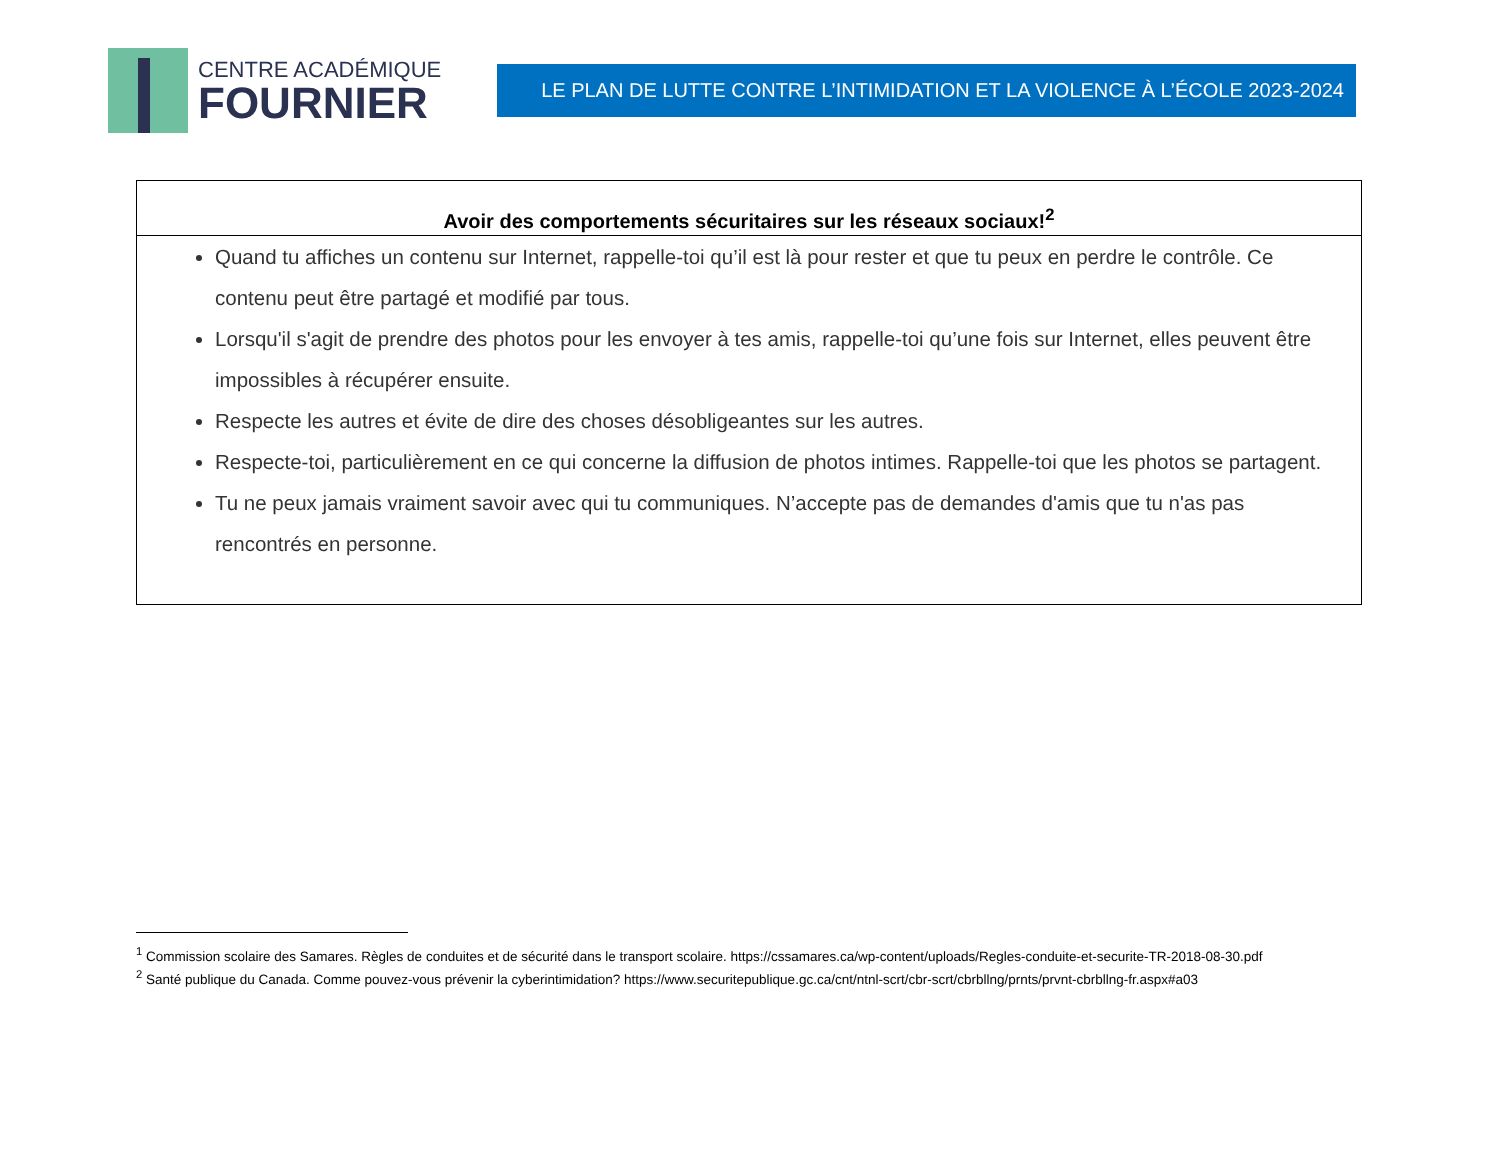CENTRE ACADÉMIQUE
FOURNIER
LE PLAN DE LUTTE CONTRE L’INTIMIDATION ET LA VIOLENCE À L’ÉCOLE 2023-2024
| Avoir des comportements sécuritaires sur les réseaux sociaux!<sup>2</sup> |
| --- |
| Quand tu affiches un contenu sur Internet, rappelle-toi qu’il est là pour rester et que tu peux en perdre le contrôle. Ce contenu peut être partagé et modifié par tous. Lorsqu'il s'agit de prendre des photos pour les envoyer à tes amis, rappelle-toi qu’une fois sur Internet, elles peuvent être impossibles à récupérer ensuite. Respecte les autres et évite de dire des choses désobligeantes sur les autres. Respecte-toi, particulièrement en ce qui concerne la diffusion de photos intimes. Rappelle-toi que les photos se partagent. Tu ne peux jamais vraiment savoir avec qui tu communiques. N’accepte pas de demandes d'amis que tu n'as pas rencontrés en personne. |
<sup>1</sup> Commission scolaire des Samares. Règles de conduites et de sécurité dans le transport scolaire. https://cssamares.ca/wp-content/uploads/Regles-conduite-et-securite-TR-2018-08-30.pdf
<sup>2</sup> Santé publique du Canada. Comme pouvez-vous prévenir la cyberintimidation? https://www.securitepublique.gc.ca/cnt/ntnl-scrt/cbr-scrt/cbrbllng/prnts/prvnt-cbrbllng-fr.aspx#a03